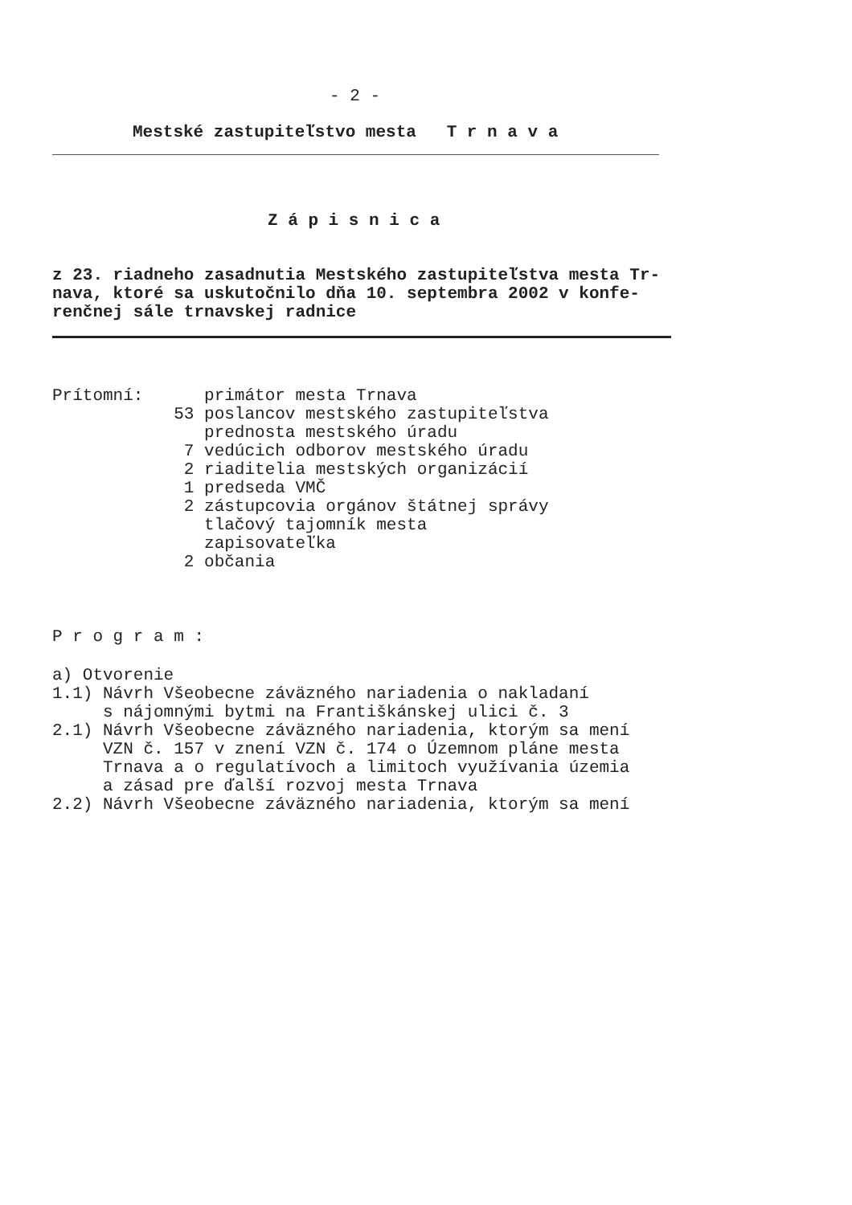- 2 -
Mestské zastupiteľstvo mesta T r n a v a
Z á p i s n i c a
z 23. riadneho zasadnutia Mestského zastupiteľstva mesta Tr- nava, ktoré sa uskutočnilo dňa 10. septembra 2002 v konfe- renčnej sále trnavskej radnice
Prítomní: primátor mesta Trnava 53 poslancov mestského zastupiteľstva prednosta mestského úradu 7 vedúcich odborov mestského úradu 2 riaditelia mestských organizácií 1 predseda VMČ 2 zástupcovia orgánov štátnej správy tlačový tajomník mesta zapisovateľka 2 občania
P r o g r a m :
a) Otvorenie 1.1) Návrh Všeobecne záväzného nariadenia o nakladaní s nájomnými bytmi na Františkánskej ulici č. 3 2.1) Návrh Všeobecne záväzného nariadenia, ktorým sa mení VZN č. 157 v znení VZN č. 174 o Územnom pláne mesta Trnava a o regulatívoch a limitoch využívania územia a zásad pre ďalší rozvoj mesta Trnava 2.2) Návrh Všeobecne záväzného nariadenia, ktorým sa mení